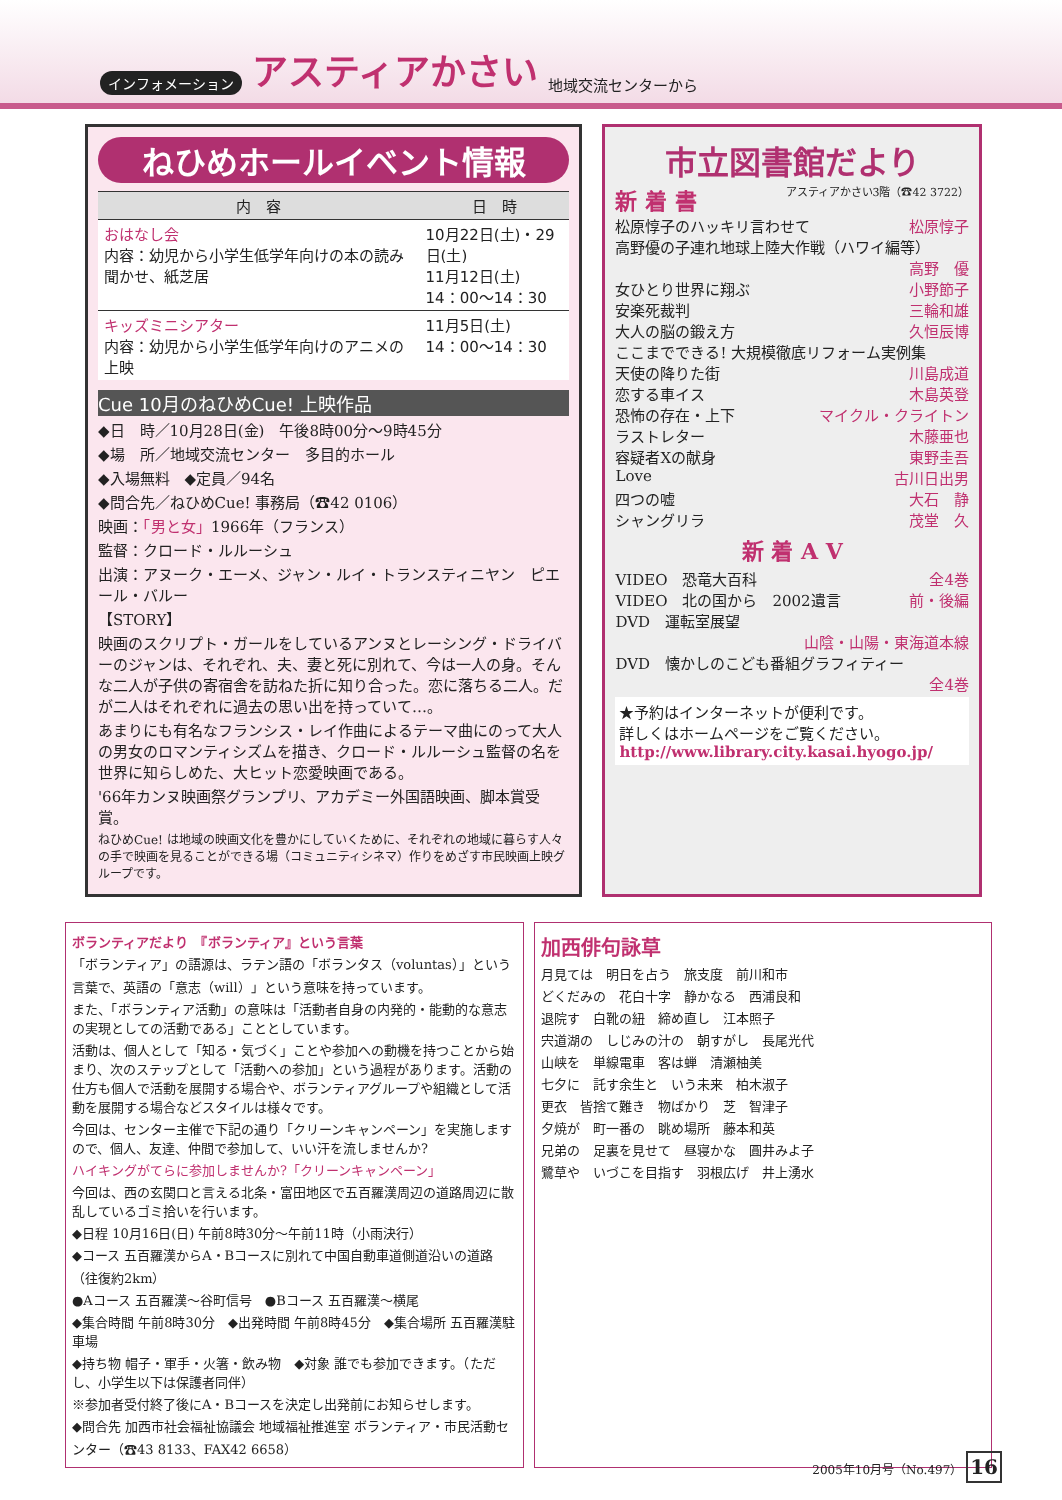インフォメーション アスティアかさい 地域交流センターから
ねひめホールイベント情報
| 内 容 | 日 時 |
| --- | --- |
| おはなし会 内容：幼児から小学生低学年向けの本の読み聞かせ、紙芝居 | 10月22日(土)・29日(土) 11月12日(土) 14：00〜14：30 |
| キッズミニシアター 内容：幼児から小学生低学年向けのアニメの上映 | 11月5日(土) 14：00〜14：30 |
Cue 10月のねひめCue! 上映作品
◆日　時／10月28日(金)　午後8時00分〜9時45分
◆場　所／地域交流センター　多目的ホール
◆入場無料　◆定員／94名
◆問合先／ねひめCue! 事務局（☎42 0106）
映画：「男と女」1966年（フランス）
監督：クロード・ルルーシュ
出演：アヌーク・エーメ、ジャン・ルイ・トランスティニヤン　ピエール・バルー
【STORY】
映画のスクリプト・ガールをしているアンヌとレーシング・ドライバーのジャンは、それぞれ、夫、妻と死に別れて、今は一人の身。そんな二人が子供の寄宿舎を訪ねた折に知り合った。恋に落ちる二人。だが二人はそれぞれに過去の思い出を持っていて…。
あまりにも有名なフランシス・レイ作曲によるテーマ曲にのって大人の男女のロマンティシズムを描き、クロード・ルルーシュ監督の名を世界に知らしめた、大ヒット恋愛映画である。
'66年カンヌ映画祭グランプリ、アカデミー外国語映画、脚本賞受賞。
ねひめCue! は地域の映画文化を豊かにしていくために、それぞれの地域に暮らす人々の手で映画を見ることができる場（コミュニティシネマ）作りをめざす市民映画上映グループです。
市立図書館だより
新 着 書 アスティアかさい3階（☎42 3722）
松原惇子のハッキリ言わせて 松原惇子
高野優の子連れ地球上陸大作戦（ハワイ編等）
高野　優
女ひとり世界に翔ぶ 小野節子
安楽死裁判 三輪和雄
大人の脳の鍛え方 久恒辰博
ここまでできる! 大規模徹底リフォーム実例集
天使の降りた街 川島成道
恋する車イス 木島英登
恐怖の存在・上下 マイクル・クライトン
ラストレター 木藤亜也
容疑者Xの献身 東野圭吾
Love 古川日出男
四つの嘘 大石　静
シャングリラ 茂堂　久
新 着 A V
VIDEO　恐竜大百科 全4巻
VIDEO　北の国から　2002遺言 前・後編
DVD　運転室展望
山陰・山陽・東海道本線
DVD　懐かしのこども番組グラフィティー
全4巻
★予約はインターネットが便利です。
詳しくはホームページをご覧ください。
http://www.library.city.kasai.hyogo.jp/
ボランティアだより　『ボランティア』という言葉
「ボランティア」の語源は、ラテン語の「ボランタス（voluntas）」という言葉で、英語の「意志（will）」という意味を持っています。
また、「ボランティア活動」の意味は「活動者自身の内発的・能動的な意志の実現としての活動である」こととしています。
活動は、個人として「知る・気づく」ことや参加への動機を持つことから始まり、次のステップとして「活動への参加」という過程があります。活動の仕方も個人で活動を展開する場合や、ボランティアグループや組織として活動を展開する場合などスタイルは様々です。
今回は、センター主催で下記の通り「クリーンキャンペーン」を実施しますので、個人、友達、仲間で参加して、いい汗を流しませんか?
ハイキングがてらに参加しませんか?「クリーンキャンペーン」
今回は、西の玄関口と言える北条・富田地区で五百羅漢周辺の道路周辺に散乱しているゴミ拾いを行います。
◆日程 10月16日(日) 午前8時30分〜午前11時（小雨決行）
◆コース 五百羅漢からA・Bコースに別れて中国自動車道側道沿いの道路（往復約2km）
●Aコース 五百羅漢〜谷町信号　●Bコース 五百羅漢〜横尾
◆集合時間 午前8時30分　◆出発時間 午前8時45分　◆集合場所 五百羅漢駐車場
◆持ち物 帽子・軍手・火箸・飲み物　◆対象 誰でも参加できます。（ただし、小学生以下は保護者同伴）
※参加者受付終了後にA・Bコースを決定し出発前にお知らせします。
◆問合先 加西市社会福祉協議会 地域福祉推進室 ボランティア・市民活動センター（☎43 8133、FAX42 6658）
加西俳句詠草
月見ては　明日を占う　旅支度　前川和市
どくだみの　花白十字　静かなる　西浦良和
退院す　白靴の紐　締め直し　江本照子
宍道湖の　しじみの汁の　朝すがし　長尾光代
山峡を　単線電車　客は蝉　清瀬柚美
七夕に　託す余生と　いう未来　柏木淑子
更衣　皆捨て難き　物ばかり　芝　智津子
夕焼が　町一番の　眺め場所　藤本和英
兄弟の　足裏を見せて　昼寝かな　圓井みよ子
鷺草や　いづこを目指す　羽根広げ　井上湧水
2005年10月号（No.497） 16